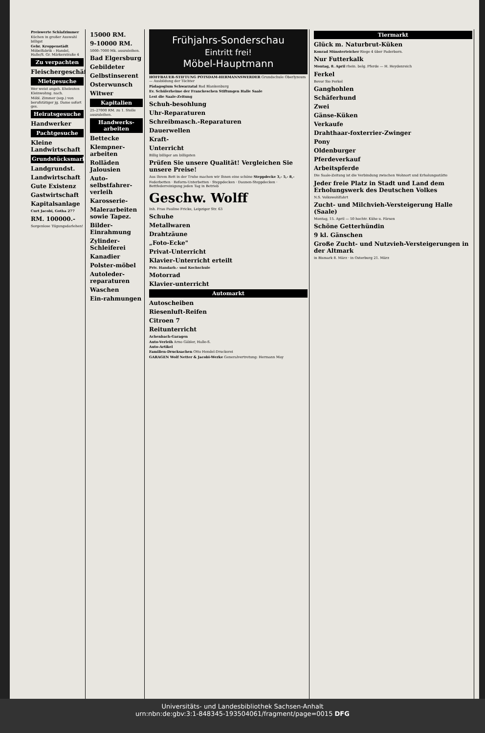Preiswerte Schlafzimmer
Küchen in großer Auswahl billigst
Gebr. Kroppenstädt Möbelfabrik – Handel, Halle/S. Gr. Märkerstraße 4
Zu verpachten
Fleischergeschäft
Mietgesuche
Wer weist angeh. Eheleuten Kleinwohng. nach.
Möbl. Zimmer (sep.) von berufstätiger jg. Dame sofort ges.
Heiratsgesuche
Handwerker
Pachtgesuche
Kleine Landwirtschaft
Grundstücksmarkt
Landgrundst.
Landwirtschaft
Gute Existenz
Gastwirtschaft
Kapitalsanlage
Curt Jacobi, Gotha 277
RM. 100000.-
Sorgenlose Tilgungsdarlehen!
15000 RM.
9-10000 RM.
5000–7000 Mk. auszuleihen.
Bad Elgersburg
Gebildeter
Gelbstinserent
Osterwunsch
Witwer
Kapitalien
25–27000 RM. zu 1. Stelle auszuleihen.
Handwerks-arbeiten
Bettecke
Klempner-arbeiten
Rolläden Jalousien
Auto-selbstfahrer-verleih
Karosserie-
Malerarbeiten sowie Tapez.
Bilder-Einrahmung
Zylinder-Schleiferei
Kanadier
Polster-möbel
Autoleder-reparaturen
Waschen
Ein-rahmungen
Frühjahrs-Sonderschau
Eintritt frei!
Möbel-Hauptmann
HOFFBAUER-STIFTUNG POTSDAM-HERMANNSWERDER Grundschule Oberlyzeum — Ausbildung der Töchter
Pädagogium Schwarzatal Bad Blankenburg
Ev. Schülerheime der Franckeschen Stiftungen Halle Saale
Lest die Saale-Zeitung
Schuh-besohlung
Uhr-Reparaturen
Schreibmasch.-Reparaturen
Dauerwellen
Kraft-
Unterricht
Billig billiger am billigsten
Prüfen Sie unsere Qualität! Vergleichen Sie unsere Preise!
Aus Ihrem Bett in der Truhe machen wir Ihnen eine schöne Steppdecke 3,- 5,- 8,-
Federbetten · Reform-Unterbetten · Steppdecken · Daunen-Steppdecken · Bettfederreinigung jeden Tag in Betrieb
Geschw. Wolff
Inh. Frau Pauline Fricke, Leipziger Str. 63
Schuhe
Metallwaren
Drahtzäune
„Foto-Ecke"
Privat-Unterricht
Klavier-Unterricht erteilt
Priv. Handarb.- und Kochschule
Motorrad
Klavier-unterricht
Automarkt
Autoscheiben
Riesenluft-Reifen
Citroen 7
Reitunterricht
Achenbach-Garagen
Auto-Verleih Arno Gäbler, Halle-S.
Auto-Artikel
Familien-Drucksachen Otto Hendel-Druckerei
GARAGEN Wolf Netter & Jacobi-Werke Generalvertretung: Hermann May
Tiermarkt
Glück m. Naturbrut-Küken
Konrad Münsterteicher Riege 4 über Paderborn.
Nur Futterkalk
Montag, 8. April rhein. belg. Pferde — H. Heydenreich
Ferkel
Bevor Sie Ferkel
Ganghohlen
Schäferhund
Zwei
Gänse-Küken
Verkaufe
Drahthaar-foxterrier-Zwinger
Pony
Oldenburger
Pferdeverkauf
Arbeitspferde
Die Saale-Zeitung ist die Verbindung zwischen Wohnort und Erholungsstätte
Jeder freie Platz in Stadt und Land dem Erholungswerk des Deutschen Volkes
N.S. Volkswohlfahrt
Zucht- und Milchvieh-Versteigerung Halle (Saale)
Montag, 15. April — 50 hochtr. Kühe u. Färsen
Schöne Getterhündin
9 kl. Gänschen
Große Zucht- und Nutzvieh-Versteigerungen in der Altmark
in Bismark 8. März · in Osterburg 21. März
Universitäts- und Landesbibliothek Sachsen-Anhalt
urn:nbn:de:gbv:3:1-848345-193504061/fragment/page=0015 DFG